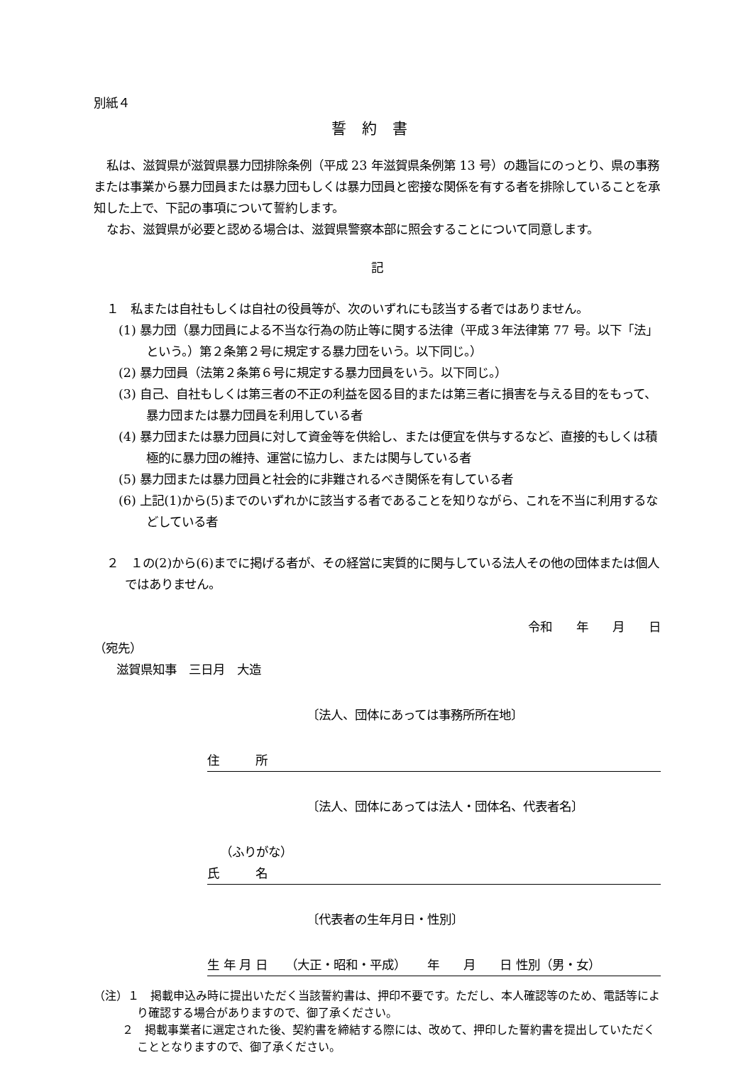別紙４
誓約書
私は、滋賀県が滋賀県暴力団排除条例（平成 23 年滋賀県条例第 13 号）の趣旨にのっとり、県の事務または事業から暴力団員または暴力団もしくは暴力団員と密接な関係を有する者を排除していることを承知した上で、下記の事項について誓約します。
なお、滋賀県が必要と認める場合は、滋賀県警察本部に照会することについて同意します。
記
１　私または自社もしくは自社の役員等が、次のいずれにも該当する者ではありません。
(1) 暴力団（暴力団員による不当な行為の防止等に関する法律（平成３年法律第 77 号。以下「法」という。）第２条第２号に規定する暴力団をいう。以下同じ。）
(2) 暴力団員（法第２条第６号に規定する暴力団員をいう。以下同じ。）
(3) 自己、自社もしくは第三者の不正の利益を図る目的または第三者に損害を与える目的をもって、暴力団または暴力団員を利用している者
(4) 暴力団または暴力団員に対して資金等を供給し、または便宜を供与するなど、直接的もしくは積極的に暴力団の維持、運営に協力し、または関与している者
(5) 暴力団または暴力団員と社会的に非難されるべき関係を有している者
(6) 上記(1)から(5)までのいずれかに該当する者であることを知りながら、これを不当に利用するなどしている者
２　１の(2)から(6)までに掲げる者が、その経営に実質的に関与している法人その他の団体または個人ではありません。
令和　　年　　月　　日
（宛先）
滋賀県知事　三日月　大造
〔法人、団体にあっては事務所所在地〕
住　　　所
〔法人、団体にあっては法人・団体名、代表者名〕
（ふりがな）
氏　　　名
〔代表者の生年月日・性別〕
生 年 月 日　　（大正・昭和・平成）　　 年　　月　　日 性別（男・女）
（注）１　掲載申込み時に提出いただく当該誓約書は、押印不要です。ただし、本人確認等のため、電話等により確認する場合がありますので、御了承ください。
２　掲載事業者に選定された後、契約書を締結する際には、改めて、押印した誓約書を提出していただくこととなりますので、御了承ください。